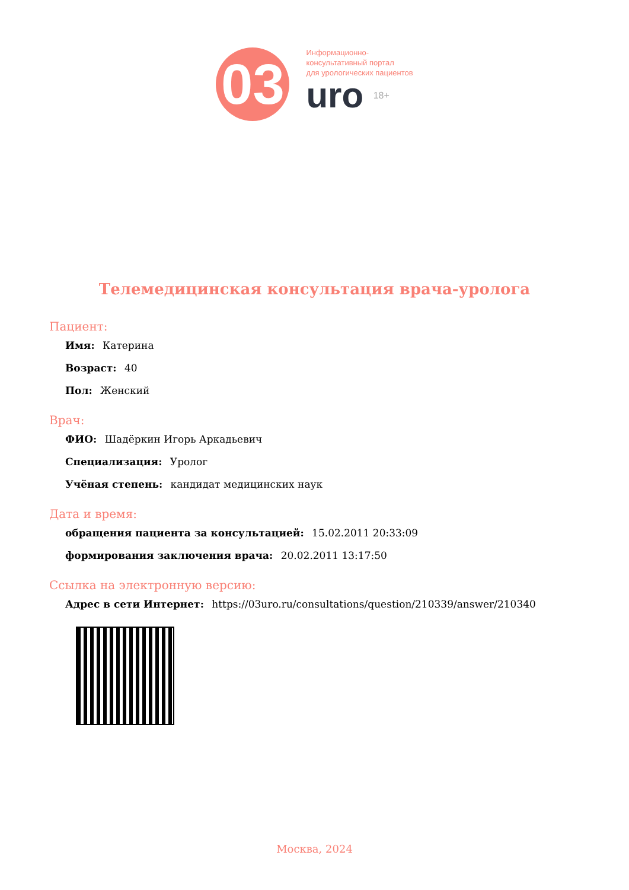03
Информационно-
консультативный портал
для урологических пациентов
uro 18+
Телемедицинская консультация врача-уролога
Пациент:
Имя: Катерина
Возраст: 40
Пол: Женский
Врач:
ФИО: Шадёркин Игорь Аркадьевич
Специализация: Уролог
Учёная степень: кандидат медицинских наук
Дата и время:
обращения пациента за консультацией: 15.02.2011 20:33:09
формирования заключения врача: 20.02.2011 13:17:50
Ссылка на электронную версию:
Адрес в сети Интернет: https://03uro.ru/consultations/question/210339/answer/210340
Москва, 2024